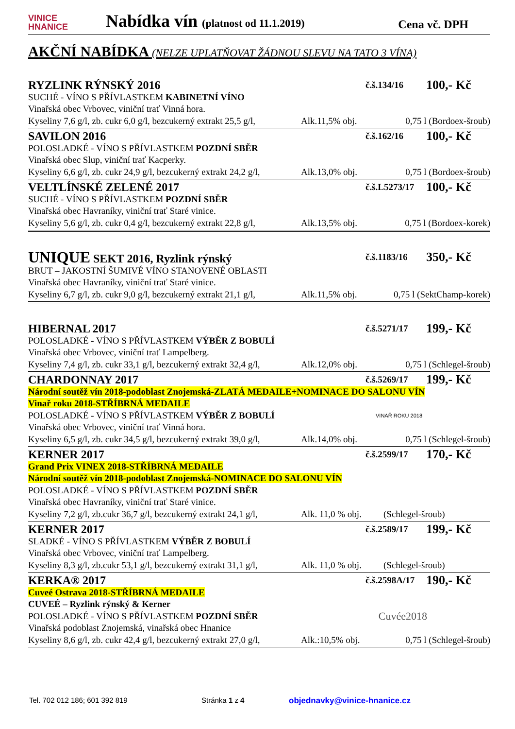VINICE
HNANICE
Nabídka vín (platnost od 11.1.2019)
Cena vč. DPH
AKČNÍ NABÍDKA (NELZE UPLATŇOVAT ŽÁDNOU SLEVU NA TATO 3 VÍNA)
RYZLINK RÝNSKÝ 2016 č.š.134/16 100,- Kč
SUCHÉ - VÍNO S PŘÍVLASTKEM KABINETNÍ VÍNO
Vinařská obec Vrbovec, viniční trať Vinná hora.
Kyseliny 7,6 g/l, zb. cukr 6,0 g/l, bezcukerný extrakt 25,5 g/l, Alk.11,5% obj. 0,75 l (Bordoex-šroub)
SAVILON 2016 č.š.162/16 100,- Kč
POLOSLADKÉ - VÍNO S PŘÍVLASTKEM POZDNÍ SBĚR
Vinařská obec Slup, viniční trať Kacperky.
Kyseliny 6,6 g/l, zb. cukr 24,9 g/l, bezcukerný extrakt 24,2 g/l, Alk.13,0% obj. 0,75 l (Bordoex-šroub)
VELTLÍNSKÉ ZELENÉ 2017 č.š.L5273/17 100,- Kč
SUCHÉ - VÍNO S PŘÍVLASTKEM POZDNÍ SBĚR
Vinařská obec Havraníky, viniční trať Staré vinice.
Kyseliny 5,6 g/l, zb. cukr 0,4 g/l, bezcukerný extrakt 22,8 g/l, Alk.13,5% obj. 0,75 l (Bordoex-korek)
UNIQUE SEKT 2016, Ryzlink rýnský č.š.1183/16 350,- Kč
BRUT – JAKOSTNÍ ŠUMIVÉ VÍNO STANOVENÉ OBLASTI
Vinařská obec Havraníky, viniční trať Staré vinice.
Kyseliny 6,7 g/l, zb. cukr 9,0 g/l, bezcukerný extrakt 21,1 g/l, Alk.11,5% obj. 0,75 l (SektChamp-korek)
HIBERNAL 2017 č.š.5271/17 199,- Kč
POLOSLADKÉ - VÍNO S PŘÍVLASTKEM VÝBĚR Z BOBULÍ
Vinařská obec Vrbovec, viniční trať Lampelberg.
Kyseliny 7,4 g/l, zb. cukr 33,1 g/l, bezcukerný extrakt 32,4 g/l, Alk.12,0% obj. 0,75 l (Schlegel-šroub)
CHARDONNAY 2017 č.š.5269/17 199,- Kč
Národní soutěž vín 2018-podoblast Znojemská-ZLATÁ MEDAILE+NOMINACE DO SALONU VÍN
Vinař roku 2018-STŘÍBRNÁ MEDAILE
POLOSLADKÉ - VÍNO S PŘÍVLASTKEM VÝBĚR Z BOBULÍ VINAŘ ROKU 2018
Vinařská obec Vrbovec, viniční trať Vinná hora.
Kyseliny 6,5 g/l, zb. cukr 34,5 g/l, bezcukerný extrakt 39,0 g/l, Alk.14,0% obj. 0,75 l (Schlegel-šroub)
KERNER 2017 č.š.2599/17 170,- Kč
Grand Prix VINEX 2018-STŘÍBRNÁ MEDAILE
Národní soutěž vín 2018-podoblast Znojemská-NOMINACE DO SALONU VÍN
POLOSLADKÉ - VÍNO S PŘÍVLASTKEM POZDNÍ SBĚR
Vinařská obec Havraníky, viniční trať Staré vinice.
Kyseliny 7,2 g/l, zb.cukr 36,7 g/l, bezcukerný extrakt 24,1 g/l, Alk. 11,0 % obj. (Schlegel-šroub)
KERNER 2017 č.š.2589/17 199,- Kč
SLADKÉ - VÍNO S PŘÍVLASTKEM VÝBĚR Z BOBULÍ
Vinařská obec Vrbovec, viniční trať Lampelberg.
Kyseliny 8,3 g/l, zb.cukr 53,1 g/l, bezcukerný extrakt 31,1 g/l, Alk. 11,0 % obj. (Schlegel-šroub)
KERKA® 2017 č.š.2598A/17 190,- Kč
Cuveé Ostrava 2018-STŘÍBRNÁ MEDAILE
CUVEÉ – Ryzlink rýnský & Kerner
POLOSLADKÉ - VÍNO S PŘÍVLASTKEM POZDNÍ SBĚR Cuvée2018
Vinařská podoblast Znojemská, vinařská obec Hnanice
Kyseliny 8,6 g/l, zb. cukr 42,4 g/l, bezcukerný extrakt 27,0 g/l, Alk.:10,5% obj. 0,75 l (Schlegel-šroub)
Tel. 702 012 186; 601 392 819 Stránka 1 z 4 objednavky@vinice-hnanice.cz